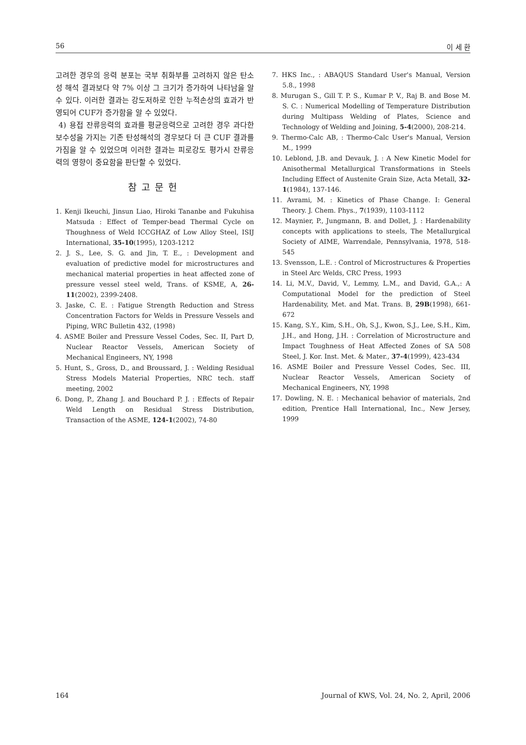56 이 세 환
고려한 경우의 응력 분포는 국부 취화부를 고려하지 않은 탄소성 해석 결과보다 약 7% 이상 그 크기가 증가하여 나타남을 알 수 있다. 이러한 결과는 강도저하로 인한 누적손상의 효과가 반영되어 CUF가 증가함을 알 수 있었다.
4) 용접 잔류응력의 효과를 평균응력으로 고려한 경우 과다한 보수성을 가지는 기존 탄성해석의 경우보다 더 큰 CUF 결과를 가짐을 알 수 있었으며 이러한 결과는 피로강도 평가시 잔류응력의 영향이 중요함을 판단할 수 있었다.
참고문헌
1. Kenji Ikeuchi, Jinsun Liao, Hiroki Tananbe and Fukuhisa Matsuda : Effect of Temper-bead Thermal Cycle on Thoughness of Weld ICCGHAZ of Low Alloy Steel, ISIJ International, 35-10(1995), 1203-1212
2. J. S., Lee, S. G. and Jin, T. E., : Development and evaluation of predictive model for microstructures and mechanical material properties in heat affected zone of pressure vessel steel weld, Trans. of KSME, A, 26-11(2002), 2399-2408.
3. Jaske, C. E. : Fatigue Strength Reduction and Stress Concentration Factors for Welds in Pressure Vessels and Piping, WRC Bulletin 432, (1998)
4. ASME Boiler and Pressure Vessel Codes, Sec. II, Part D, Nuclear Reactor Vessels, American Society of Mechanical Engineers, NY, 1998
5. Hunt, S., Gross, D., and Broussard, J. : Welding Residual Stress Models Material Properties, NRC tech. staff meeting, 2002
6. Dong, P., Zhang J. and Bouchard P. J. : Effects of Repair Weld Length on Residual Stress Distribution, Transaction of the ASME, 124-1(2002), 74-80
7. HKS Inc., : ABAQUS Standard User's Manual, Version 5.8., 1998
8. Murugan S., Gill T. P. S., Kumar P. V., Raj B. and Bose M. S. C. : Numerical Modelling of Temperature Distribution during Multipass Welding of Plates, Science and Technology of Welding and Joining, 5-4(2000), 208-214.
9. Thermo-Calc AB, : Thermo-Calc User's Manual, Version M., 1999
10. Leblond, J.B. and Devauk, J. : A New Kinetic Model for Anisothermal Metallurgical Transformations in Steels Including Effect of Austenite Grain Size, Acta Metall, 32-1(1984), 137-146.
11. Avrami, M. : Kinetics of Phase Change. I: General Theory. J. Chem. Phys., 7(1939), 1103-1112
12. Maynier, P., Jungmann, B. and Dollet, J. : Hardenability concepts with applications to steels, The Metallurgical Society of AIME, Warrendale, Pennsylvania, 1978, 518-545
13. Svensson, L.E. : Control of Microstructures & Properties in Steel Arc Welds, CRC Press, 1993
14. Li, M.V., David, V., Lemmy, L.M., and David, G.A.,: A Computational Model for the prediction of Steel Hardenability, Met. and Mat. Trans. B, 29B(1998), 661-672
15. Kang, S.Y., Kim, S.H., Oh, S.J., Kwon, S.J., Lee, S.H., Kim, J.H., and Hong, J.H. : Correlation of Microstructure and Impact Toughness of Heat Affected Zones of SA 508 Steel, J. Kor. Inst. Met. & Mater., 37-4(1999), 423-434
16. ASME Boiler and Pressure Vessel Codes, Sec. III, Nuclear Reactor Vessels, American Society of Mechanical Engineers, NY, 1998
17. Dowling, N. E. : Mechanical behavior of materials, 2nd edition, Prentice Hall International, Inc., New Jersey, 1999
164 Journal of KWS, Vol. 24, No. 2, April, 2006